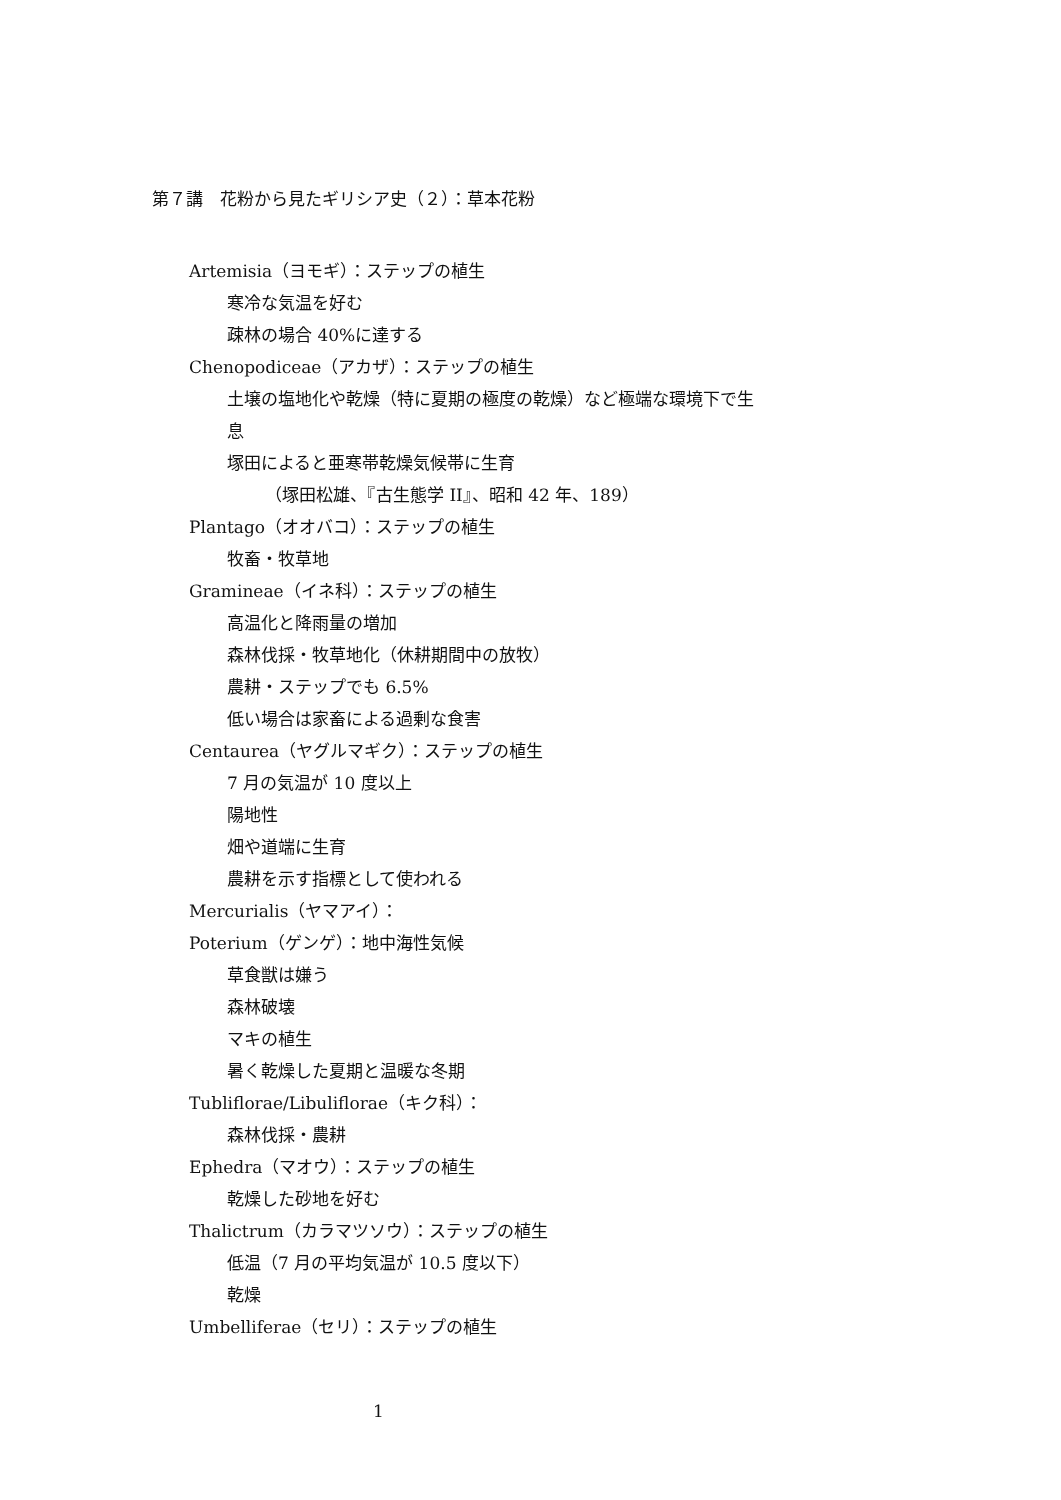第７講　花粉から見たギリシア史（２）：草本花粉
Artemisia（ヨモギ）：ステップの植生
寒冷な気温を好む
疎林の場合 40%に達する
Chenopodiceae（アカザ）：ステップの植生
土壌の塩地化や乾燥（特に夏期の極度の乾燥）など極端な環境下で生
息
塚田によると亜寒帯乾燥気候帯に生育
（塚田松雄、『古生態学 II』、昭和 42 年、189）
Plantago（オオバコ）：ステップの植生
牧畜・牧草地
Gramineae（イネ科）：ステップの植生
高温化と降雨量の増加
森林伐採・牧草地化（休耕期間中の放牧）
農耕・ステップでも 6.5%
低い場合は家畜による過剰な食害
Centaurea（ヤグルマギク）：ステップの植生
7 月の気温が 10 度以上
陽地性
畑や道端に生育
農耕を示す指標として使われる
Mercurialis（ヤマアイ）：
Poterium（ゲンゲ）：地中海性気候
草食獣は嫌う
森林破壊
マキの植生
暑く乾燥した夏期と温暖な冬期
Tubliflorae/Libuliflorae（キク科）：
森林伐採・農耕
Ephedra（マオウ）：ステップの植生
乾燥した砂地を好む
Thalictrum（カラマツソウ）：ステップの植生
低温（7 月の平均気温が 10.5 度以下）
乾燥
Umbelliferae（セリ）：ステップの植生
1